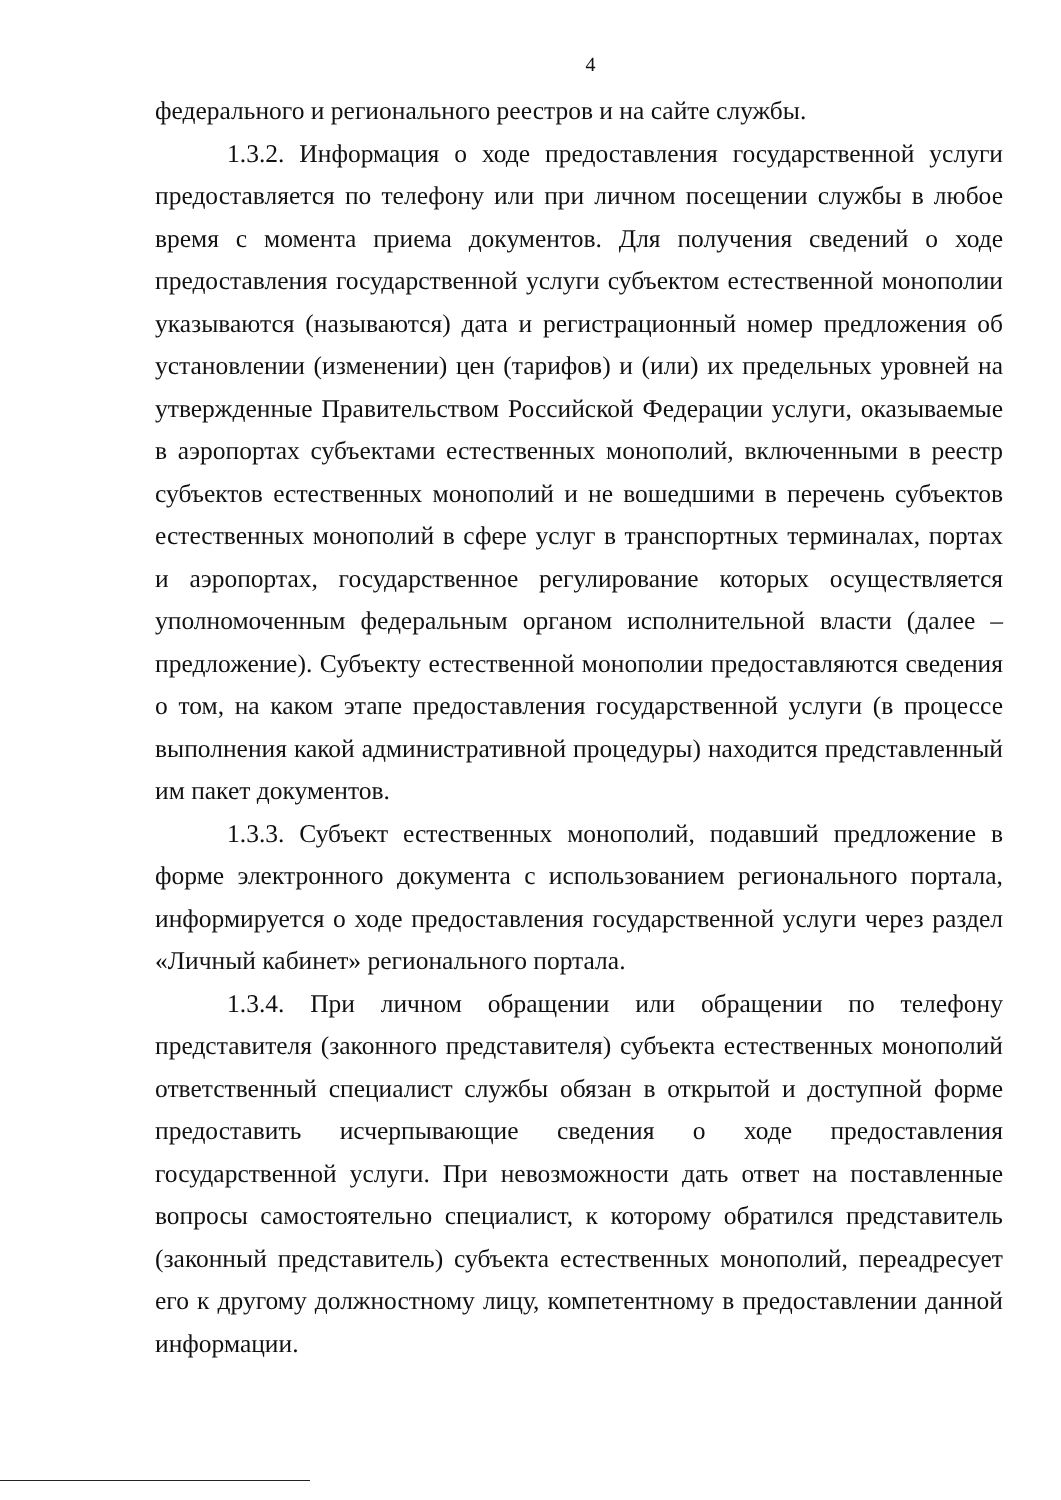4
федерального и регионального реестров и на сайте службы.
1.3.2. Информация о ходе предоставления государственной услуги предоставляется по телефону или при личном посещении службы в любое время с момента приема документов. Для получения сведений о ходе предоставления государственной услуги субъектом естественной монополии указываются (называются) дата и регистрационный номер предложения об установлении (изменении) цен (тарифов) и (или) их предельных уровней на утвержденные Правительством Российской Федерации услуги, оказываемые в аэропортах субъектами естественных монополий, включенными в реестр субъектов естественных монополий и не вошедшими в перечень субъектов естественных монополий в сфере услуг в транспортных терминалах, портах и аэропортах, государственное регулирование которых осуществляется уполномоченным федеральным органом исполнительной власти (далее – предложение). Субъекту естественной монополии предоставляются сведения о том, на каком этапе предоставления государственной услуги (в процессе выполнения какой административной процедуры) находится представленный им пакет документов.
1.3.3. Субъект естественных монополий, подавший предложение в форме электронного документа с использованием регионального портала, информируется о ходе предоставления государственной услуги через раздел «Личный кабинет» регионального портала.
1.3.4. При личном обращении или обращении по телефону представителя (законного представителя) субъекта естественных монополий ответственный специалист службы обязан в открытой и доступной форме предоставить исчерпывающие сведения о ходе предоставления государственной услуги. При невозможности дать ответ на поставленные вопросы самостоятельно специалист, к которому обратился представитель (законный представитель) субъекта естественных монополий, переадресует его к другому должностному лицу, компетентному в предоставлении данной информации.